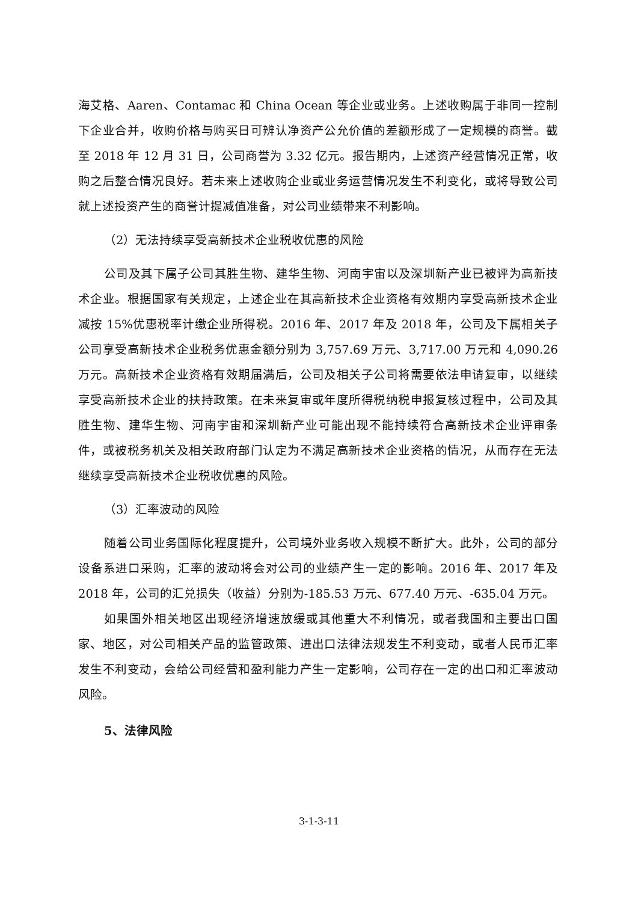海艾格、Aaren、Contamac 和 China Ocean 等企业或业务。上述收购属于非同一控制下企业合并，收购价格与购买日可辨认净资产公允价值的差额形成了一定规模的商誉。截至 2018 年 12 月 31 日，公司商誉为 3.32 亿元。报告期内，上述资产经营情况正常，收购之后整合情况良好。若未来上述收购企业或业务运营情况发生不利变化，或将导致公司就上述投资产生的商誉计提减值准备，对公司业绩带来不利影响。
（2）无法持续享受高新技术企业税收优惠的风险
公司及其下属子公司其胜生物、建华生物、河南宇宙以及深圳新产业已被评为高新技术企业。根据国家有关规定，上述企业在其高新技术企业资格有效期内享受高新技术企业减按 15%优惠税率计缴企业所得税。2016 年、2017 年及 2018 年，公司及下属相关子公司享受高新技术企业税务优惠金额分别为 3,757.69 万元、3,717.00 万元和 4,090.26 万元。高新技术企业资格有效期届满后，公司及相关子公司将需要依法申请复审，以继续享受高新技术企业的扶持政策。在未来复审或年度所得税纳税申报复核过程中，公司及其胜生物、建华生物、河南宇宙和深圳新产业可能出现不能持续符合高新技术企业评审条件，或被税务机关及相关政府部门认定为不满足高新技术企业资格的情况，从而存在无法继续享受高新技术企业税收优惠的风险。
（3）汇率波动的风险
随着公司业务国际化程度提升，公司境外业务收入规模不断扩大。此外，公司的部分设备系进口采购，汇率的波动将会对公司的业绩产生一定的影响。2016 年、2017 年及 2018 年，公司的汇兑损失（收益）分别为-185.53 万元、677.40 万元、-635.04 万元。
如果国外相关地区出现经济增速放缓或其他重大不利情况，或者我国和主要出口国家、地区，对公司相关产品的监管政策、进出口法律法规发生不利变动，或者人民币汇率发生不利变动，会给公司经营和盈利能力产生一定影响，公司存在一定的出口和汇率波动风险。
5、法律风险
3-1-3-11